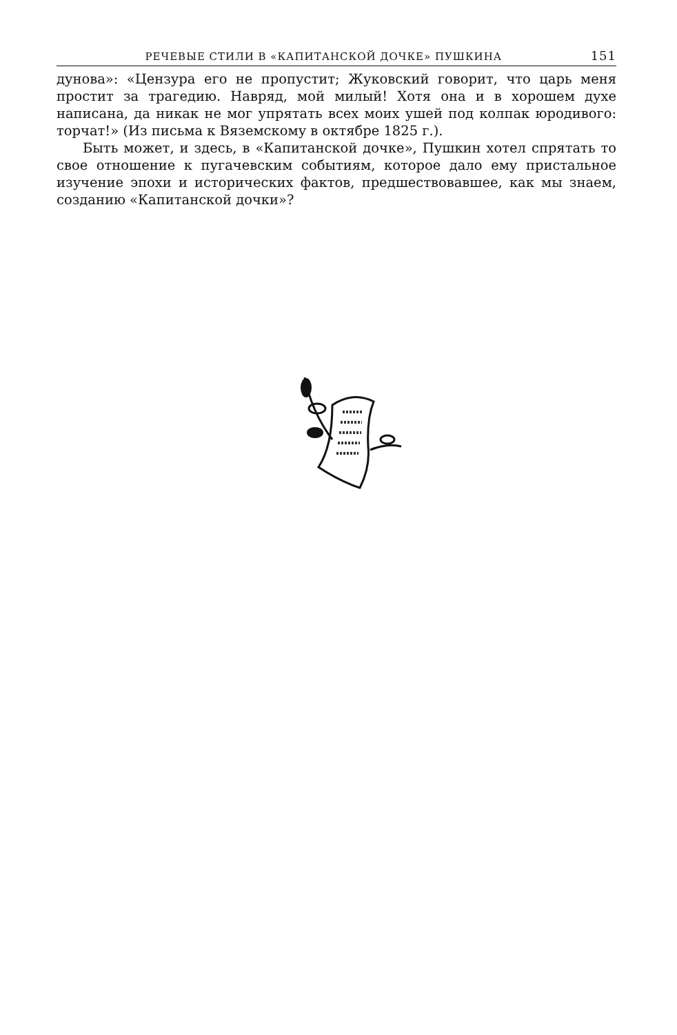РЕЧЕВЫЕ СТИЛИ В «КАПИТАНСКОЙ ДОЧКЕ» ПУШКИНА 151
дунова»: «Цензура его не пропустит; Жуковский говорит, что царь меня простит за трагедию. Навряд, мой милый! Хотя она и в хорошем духе написана, да никак не мог упрятать всех моих ушей под колпак юродивого: торчат!» (Из письма к Вяземскому в октябре 1825 г.).
Быть может, и здесь, в «Капитанской дочке», Пушкин хотел спрятать то свое отношение к пугачевским событиям, которое дало ему пристальное изучение эпохи и исторических фактов, предшествовавшее, как мы знаем, созданию «Капитанской дочки»?